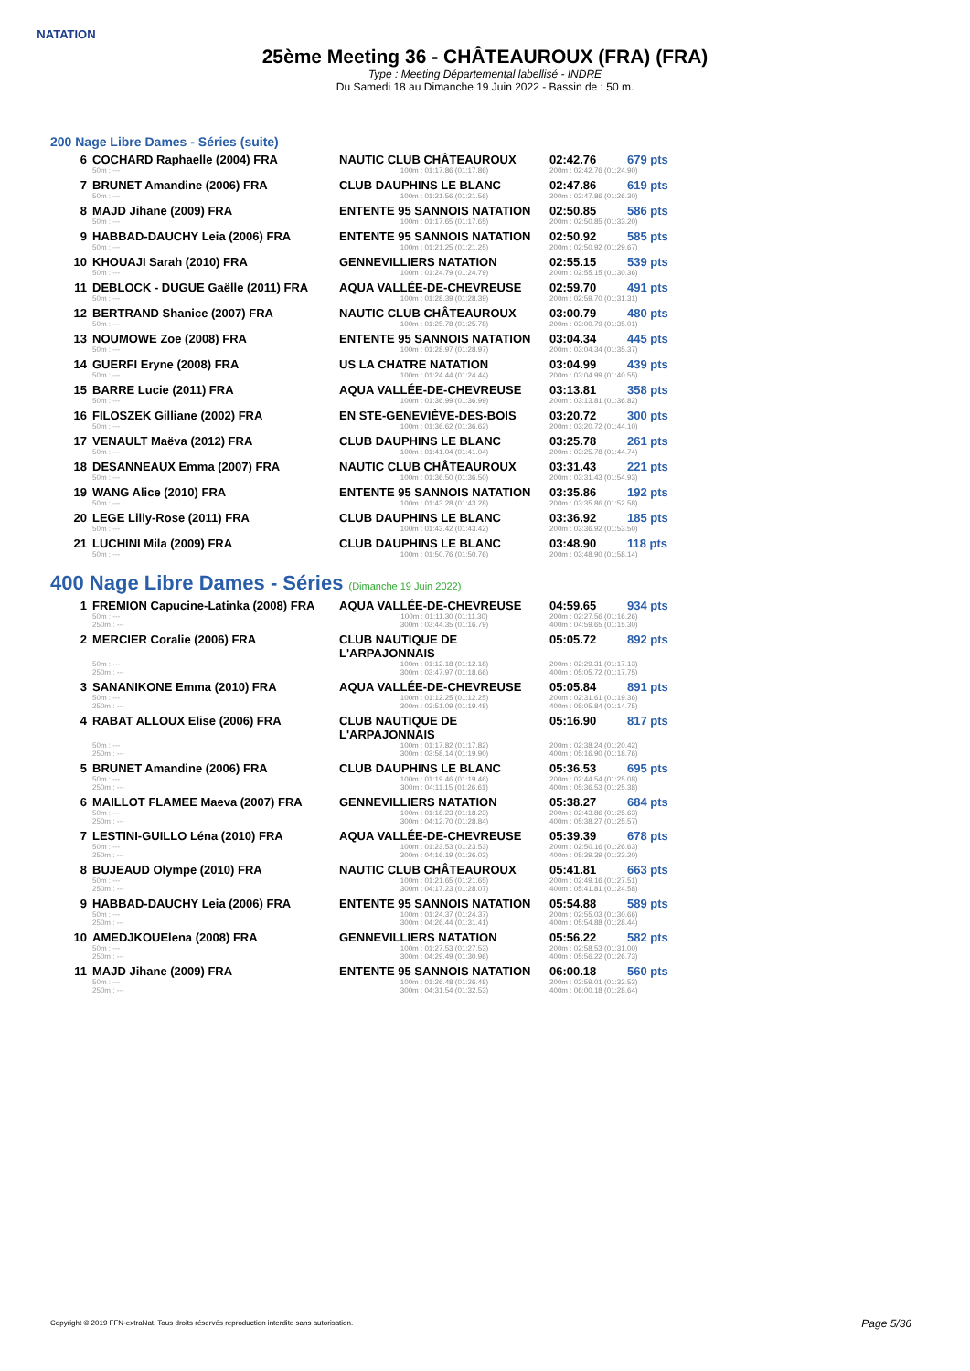NATATION
25ème Meeting 36 - CHÂTEAUROUX (FRA) (FRA)
Type : Meeting Départemental labellisé - INDRE
Du Samedi 18 au Dimanche 19 Juin 2022 - Bassin de : 50 m.
200 Nage Libre Dames - Séries (suite)
| 6 | COCHARD Raphaelle (2004) FRA | NAUTIC CLUB CHÂTEAUROUX | 02:42.76 | 679 pts |
| | 50m : --- | 100m : 01:17.86 (01:17.86) | 200m : 02:42.76 (01:24.90) | |
| 7 | BRUNET Amandine (2006) FRA | CLUB DAUPHINS LE BLANC | 02:47.86 | 619 pts |
| | 50m : --- | 100m : 01:21.56 (01:21.56) | 200m : 02:47.86 (01:26.30) | |
| 8 | MAJD Jihane (2009) FRA | ENTENTE 95 SANNOIS NATATION | 02:50.85 | 586 pts |
| | 50m : --- | 100m : 01:17.65 (01:17.65) | 200m : 02:50.85 (01:33.20) | |
| 9 | HABBAD-DAUCHY Leia (2006) FRA | ENTENTE 95 SANNOIS NATATION | 02:50.92 | 585 pts |
| | 50m : --- | 100m : 01:21.25 (01:21.25) | 200m : 02:50.92 (01:29.67) | |
| 10 | KHOUAJI Sarah (2010) FRA | GENNEVILLIERS NATATION | 02:55.15 | 539 pts |
| | 50m : --- | 100m : 01:24.79 (01:24.79) | 200m : 02:55.15 (01:30.36) | |
| 11 | DEBLOCK - DUGUE Gaëlle (2011) FRA | AQUA VALLÉE-DE-CHEVREUSE | 02:59.70 | 491 pts |
| | 50m : --- | 100m : 01:28.39 (01:28.39) | 200m : 02:59.70 (01:31.31) | |
| 12 | BERTRAND Shanice (2007) FRA | NAUTIC CLUB CHÂTEAUROUX | 03:00.79 | 480 pts |
| | 50m : --- | 100m : 01:25.78 (01:25.78) | 200m : 03:00.79 (01:35.01) | |
| 13 | NOUMOWE Zoe (2008) FRA | ENTENTE 95 SANNOIS NATATION | 03:04.34 | 445 pts |
| | 50m : --- | 100m : 01:28.97 (01:28.97) | 200m : 03:04.34 (01:35.37) | |
| 14 | GUERFI Eryne (2008) FRA | US LA CHATRE NATATION | 03:04.99 | 439 pts |
| | 50m : --- | 100m : 01:24.44 (01:24.44) | 200m : 03:04.99 (01:40.55) | |
| 15 | BARRE Lucie (2011) FRA | AQUA VALLÉE-DE-CHEVREUSE | 03:13.81 | 358 pts |
| | 50m : --- | 100m : 01:36.99 (01:36.99) | 200m : 03:13.81 (01:36.82) | |
| 16 | FILOSZEK Gilliane (2002) FRA | EN STE-GENEVIÈVE-DES-BOIS | 03:20.72 | 300 pts |
| | 50m : --- | 100m : 01:36.62 (01:36.62) | 200m : 03:20.72 (01:44.10) | |
| 17 | VENAULT Maëva (2012) FRA | CLUB DAUPHINS LE BLANC | 03:25.78 | 261 pts |
| | 50m : --- | 100m : 01:41.04 (01:41.04) | 200m : 03:25.78 (01:44.74) | |
| 18 | DESANNEAUX Emma (2007) FRA | NAUTIC CLUB CHÂTEAUROUX | 03:31.43 | 221 pts |
| | 50m : --- | 100m : 01:36.50 (01:36.50) | 200m : 03:31.43 (01:54.93) | |
| 19 | WANG Alice (2010) FRA | ENTENTE 95 SANNOIS NATATION | 03:35.86 | 192 pts |
| | 50m : --- | 100m : 01:43.28 (01:43.28) | 200m : 03:35.86 (01:52.58) | |
| 20 | LEGE Lilly-Rose (2011) FRA | CLUB DAUPHINS LE BLANC | 03:36.92 | 185 pts |
| | 50m : --- | 100m : 01:43.42 (01:43.42) | 200m : 03:36.92 (01:53.50) | |
| 21 | LUCHINI Mila (2009) FRA | CLUB DAUPHINS LE BLANC | 03:48.90 | 118 pts |
| | 50m : --- | 100m : 01:50.76 (01:50.76) | 200m : 03:48.90 (01:58.14) | |
400 Nage Libre Dames - Séries (Dimanche 19 Juin 2022)
| 1 | FREMION Capucine-Latinka (2008) FRA | AQUA VALLÉE-DE-CHEVREUSE | 04:59.65 | 934 pts |
| | 50m : --- 250m : --- | 100m : 01:11.30 (01:11.30) 300m : 03:44.35 (01:16.79) | 200m : 02:27.56 (01:16.26) 400m : 04:59.65 (01:15.30) | |
| 2 | MERCIER Coralie (2006) FRA | CLUB NAUTIQUE DE L'ARPAJONNAIS | 05:05.72 | 892 pts |
| | 50m : --- 250m : --- | 100m : 01:12.18 (01:12.18) 300m : 03:47.97 (01:18.66) | 200m : 02:29.31 (01:17.13) 400m : 05:05.72 (01:17.75) | |
| 3 | SANANIKONE Emma (2010) FRA | AQUA VALLÉE-DE-CHEVREUSE | 05:05.84 | 891 pts |
| | 50m : --- 250m : --- | 100m : 01:12.25 (01:12.25) 300m : 03:51.09 (01:19.48) | 200m : 02:31.61 (01:19.36) 400m : 05:05.84 (01:14.75) | |
| 4 | RABAT ALLOUX Elise (2006) FRA | CLUB NAUTIQUE DE L'ARPAJONNAIS | 05:16.90 | 817 pts |
| | 50m : --- 250m : --- | 100m : 01:17.82 (01:17.82) 300m : 03:58.14 (01:19.90) | 200m : 02:38.24 (01:20.42) 400m : 05:16.90 (01:18.76) | |
| 5 | BRUNET Amandine (2006) FRA | CLUB DAUPHINS LE BLANC | 05:36.53 | 695 pts |
| | 50m : --- 250m : --- | 100m : 01:19.46 (01:19.46) 300m : 04:11.15 (01:26.61) | 200m : 02:44.54 (01:25.08) 400m : 05:36.53 (01:25.38) | |
| 6 | MAILLOT FLAMEE Maeva (2007) FRA | GENNEVILLIERS NATATION | 05:38.27 | 684 pts |
| | 50m : --- 250m : --- | 100m : 01:18.23 (01:18.23) 300m : 04:12.70 (01:28.84) | 200m : 02:43.86 (01:25.63) 400m : 05:38.27 (01:25.57) | |
| 7 | LESTINI-GUILLO Léna (2010) FRA | AQUA VALLÉE-DE-CHEVREUSE | 05:39.39 | 678 pts |
| | 50m : --- 250m : --- | 100m : 01:23.53 (01:23.53) 300m : 04:16.19 (01:26.03) | 200m : 02:50.16 (01:26.63) 400m : 05:39.39 (01:23.20) | |
| 8 | BUJEAUD Olympe (2010) FRA | NAUTIC CLUB CHÂTEAUROUX | 05:41.81 | 663 pts |
| | 50m : --- 250m : --- | 100m : 01:21.65 (01:21.65) 300m : 04:17.23 (01:28.07) | 200m : 02:49.16 (01:27.51) 400m : 05:41.81 (01:24.58) | |
| 9 | HABBAD-DAUCHY Leia (2006) FRA | ENTENTE 95 SANNOIS NATATION | 05:54.88 | 589 pts |
| | 50m : --- 250m : --- | 100m : 01:24.37 (01:24.37) 300m : 04:26.44 (01:31.41) | 200m : 02:55.03 (01:30.66) 400m : 05:54.88 (01:28.44) | |
| 10 | AMEDJKOUElena (2008) FRA | GENNEVILLIERS NATATION | 05:56.22 | 582 pts |
| | 50m : --- 250m : --- | 100m : 01:27.53 (01:27.53) 300m : 04:29.49 (01:30.96) | 200m : 02:58.53 (01:31.00) 400m : 05:56.22 (01:26.73) | |
| 11 | MAJD Jihane (2009) FRA | ENTENTE 95 SANNOIS NATATION | 06:00.18 | 560 pts |
| | 50m : --- 250m : --- | 100m : 01:26.48 (01:26.48) 300m : 04:31.54 (01:32.53) | 200m : 02:59.01 (01:32.53) 400m : 06:00.18 (01:28.64) | |
Copyright © 2019 FFN-extraNat. Tous droits réservés reproduction interdite sans autorisation.
Page 5/36